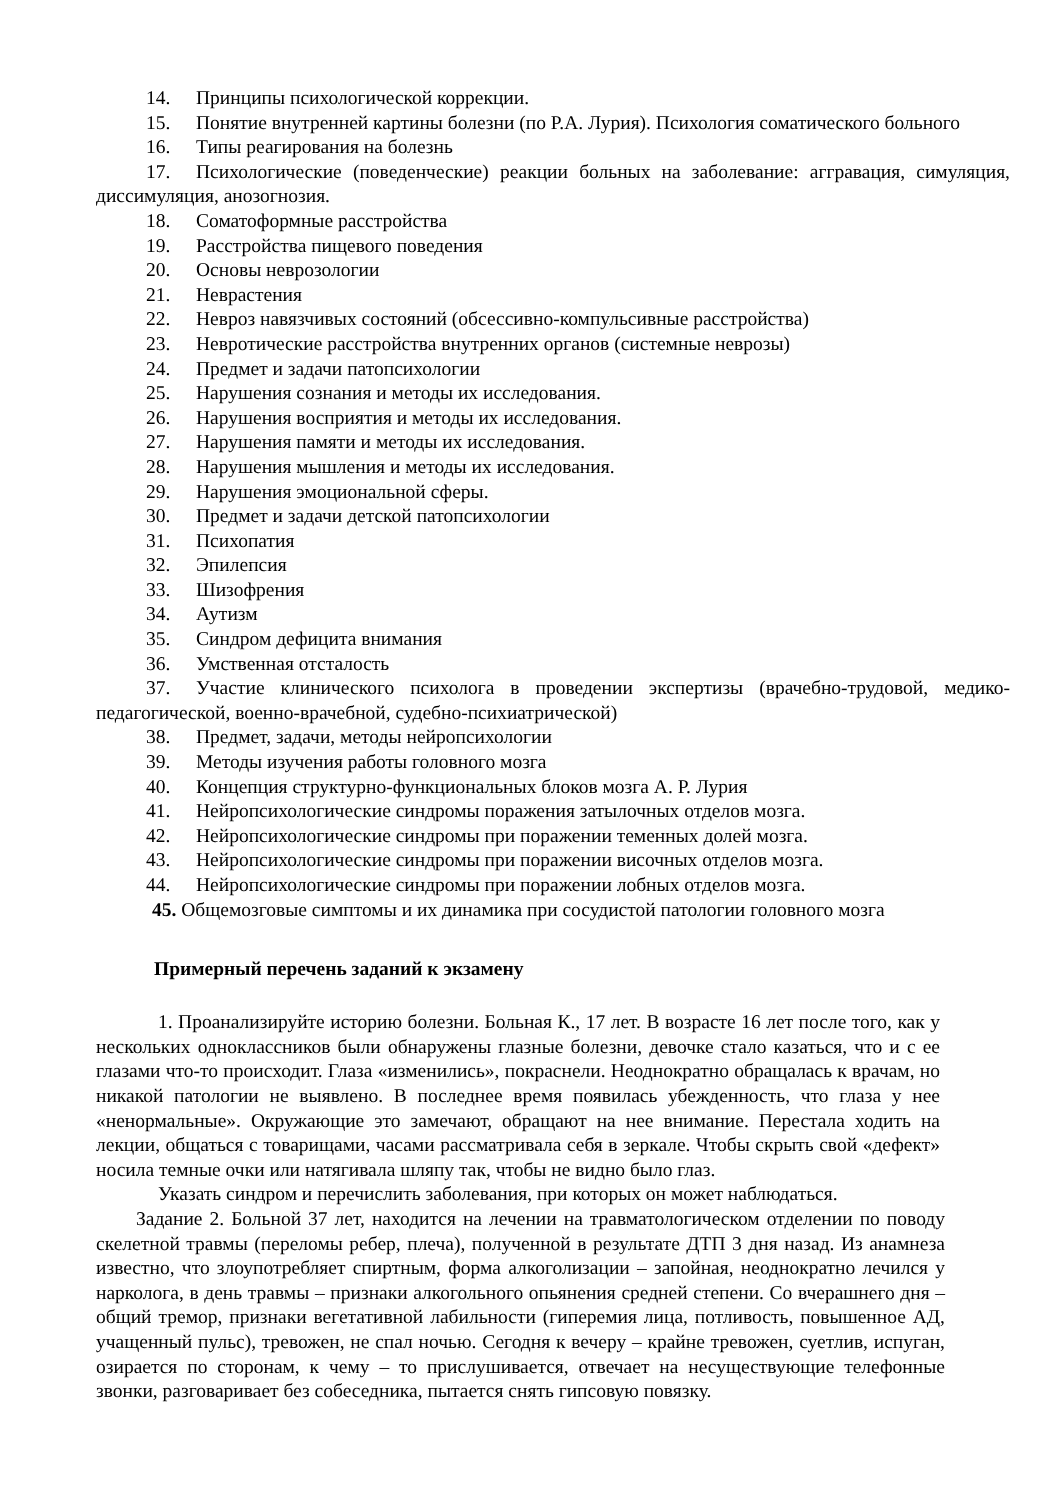14. Принципы психологической коррекции.
15. Понятие внутренней картины болезни (по Р.А. Лурия). Психология соматического больного
16. Типы реагирования на болезнь
17. Психологические (поведенческие) реакции больных на заболевание: аггравация, симуляция, диссимуляция, анозогнозия.
18. Соматоформные расстройства
19. Расстройства пищевого поведения
20. Основы неврозологии
21. Неврастения
22. Невроз навязчивых состояний (обсессивно-компульсивные расстройства)
23. Невротические расстройства внутренних органов (системные неврозы)
24. Предмет и задачи патопсихологии
25. Нарушения сознания и методы их исследования.
26. Нарушения восприятия и методы их исследования.
27. Нарушения памяти и методы их исследования.
28. Нарушения мышления и методы их исследования.
29. Нарушения эмоциональной сферы.
30. Предмет и задачи детской патопсихологии
31. Психопатия
32. Эпилепсия
33. Шизофрения
34. Аутизм
35. Синдром дефицита внимания
36. Умственная отсталость
37. Участие клинического психолога в проведении экспертизы (врачебно-трудовой, медико-педагогической, военно-врачебной, судебно-психиатрической)
38. Предмет, задачи, методы нейропсихологии
39. Методы изучения работы головного мозга
40. Концепция структурно-функциональных блоков мозга А. Р. Лурия
41. Нейропсихологические синдромы поражения затылочных отделов мозга.
42. Нейропсихологические синдромы при поражении теменных долей мозга.
43. Нейропсихологические синдромы при поражении височных отделов мозга.
44. Нейропсихологические синдромы при поражении лобных отделов мозга.
45. Общемозговые симптомы и их динамика при сосудистой патологии головного мозга
Примерный перечень заданий к экзамену
1. Проанализируйте историю болезни. Больная К., 17 лет. В возрасте 16 лет после того, как у нескольких одноклассников были обнаружены глазные болезни, девочке стало казаться, что и с ее глазами что-то происходит. Глаза «изменились», покраснели. Неоднократно обращалась к врачам, но никакой патологии не выявлено. В последнее время появилась убежденность, что глаза у нее «ненормальные». Окружающие это замечают, обращают на нее внимание. Перестала ходить на лекции, общаться с товарищами, часами рассматривала себя в зеркале. Чтобы скрыть свой «дефект» носила темные очки или натягивала шляпу так, чтобы не видно было глаз.
Указать синдром и перечислить заболевания, при которых он может наблюдаться.
Задание 2. Больной 37 лет, находится на лечении на травматологическом отделении по поводу скелетной травмы (переломы ребер, плеча), полученной в результате ДТП 3 дня назад. Из анамнеза известно, что злоупотребляет спиртным, форма алкоголизации – запойная, неоднократно лечился у нарколога, в день травмы – признаки алкогольного опьянения средней степени. Со вчерашнего дня – общий тремор, признаки вегетативной лабильности (гиперемия лица, потливость, повышенное АД, учащенный пульс), тревожен, не спал ночью. Сегодня к вечеру – крайне тревожен, суетлив, испуган, озирается по сторонам, к чему – то прислушивается, отвечает на несуществующие телефонные звонки, разговаривает без собеседника, пытается снять гипсовую повязку.